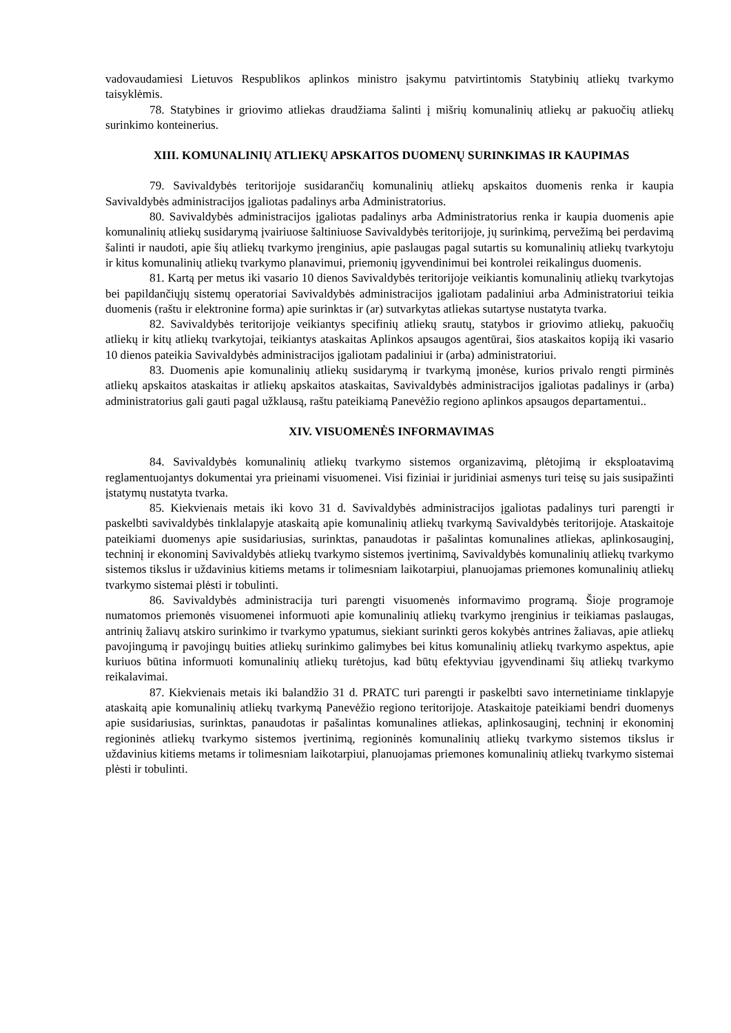vadovaudamiesi Lietuvos Respublikos aplinkos ministro įsakymu patvirtintomis Statybinių atliekų tvarkymo taisyklėmis.
78. Statybines ir griovimo atliekas draudžiama šalinti į mišrių komunalinių atliekų ar pakuočių atliekų surinkimo konteinerius.
XIII. KOMUNALINIŲ ATLIEKŲ APSKAITOS DUOMENŲ SURINKIMAS IR KAUPIMAS
79. Savivaldybės teritorijoje susidarančių komunalinių atliekų apskaitos duomenis renka ir kaupia Savivaldybės administracijos įgaliotas padalinys arba Administratorius.
80. Savivaldybės administracijos įgaliotas padalinys arba Administratorius renka ir kaupia duomenis apie komunalinių atliekų susidarymą įvairiuose šaltiniuose Savivaldybės teritorijoje, jų surinkimą, pervežimą bei perdavimą šalinti ir naudoti, apie šių atliekų tvarkymo įrenginius, apie paslaugas pagal sutartis su komunalinių atliekų tvarkytoju ir kitus komunalinių atliekų tvarkymo planavimui, priemonių įgyvendinimui bei kontrolei reikalingus duomenis.
81. Kartą per metus iki vasario 10 dienos Savivaldybės teritorijoje veikiantis komunalinių atliekų tvarkytojas bei papildančiųjų sistemų operatoriai Savivaldybės administracijos įgaliotam padaliniui arba Administratoriui teikia duomenis (raštu ir elektronine forma) apie surinktas ir (ar) sutvarkytas atliekas sutartyse nustatyta tvarka.
82. Savivaldybės teritorijoje veikiantys specifinių atliekų srautų, statybos ir griovimo atliekų, pakuočių atliekų ir kitų atliekų tvarkytojai, teikiantys ataskaitas Aplinkos apsaugos agentūrai, šios ataskaitos kopiją iki vasario 10 dienos pateikia Savivaldybės administracijos įgaliotam padaliniui ir (arba) administratoriui.
83. Duomenis apie komunalinių atliekų susidarymą ir tvarkymą įmonėse, kurios privalo rengti pirminės atliekų apskaitos ataskaitas ir atliekų apskaitos ataskaitas, Savivaldybės administracijos įgaliotas padalinys ir (arba) administratorius gali gauti pagal užklausą, raštu pateikiamą Panevėžio regiono aplinkos apsaugos departamentui..
XIV. VISUOMENĖS INFORMAVIMAS
84. Savivaldybės komunalinių atliekų tvarkymo sistemos organizavimą, plėtojimą ir eksploatavimą reglamentuojantys dokumentai yra prieinami visuomenei. Visi fiziniai ir juridiniai asmenys turi teisę su jais susipažinti įstatymų nustatyta tvarka.
85. Kiekvienais metais iki kovo 31 d. Savivaldybės administracijos įgaliotas padalinys turi parengti ir paskelbti savivaldybės tinklalapyje ataskaitą apie komunalinių atliekų tvarkymą Savivaldybės teritorijoje. Ataskaitoje pateikiami duomenys apie susidariusias, surinktas, panaudotas ir pašalintas komunalines atliekas, aplinkosauginį, techninį ir ekonominį Savivaldybės atliekų tvarkymo sistemos įvertinimą, Savivaldybės komunalinių atliekų tvarkymo sistemos tikslus ir uždavinius kitiems metams ir tolimesniam laikotarpiui, planuojamas priemones komunalinių atliekų tvarkymo sistemai plėsti ir tobulinti.
86. Savivaldybės administracija turi parengti visuomenės informavimo programą. Šioje programoje numatomos priemonės visuomenei informuoti apie komunalinių atliekų tvarkymo įrenginius ir teikiamas paslaugas, antrinių žaliavų atskiro surinkimo ir tvarkymo ypatumus, siekiant surinkti geros kokybės antrines žaliavas, apie atliekų pavojingumą ir pavojingų buities atliekų surinkimo galimybes bei kitus komunalinių atliekų tvarkymo aspektus, apie kuriuos būtina informuoti komunalinių atliekų turėtojus, kad būtų efektyviau įgyvendinami šių atliekų tvarkymo reikalavimai.
87. Kiekvienais metais iki balandžio 31 d. PRATC turi parengti ir paskelbti savo internetiniame tinklapyje ataskaitą apie komunalinių atliekų tvarkymą Panevėžio regiono teritorijoje. Ataskaitoje pateikiami bendri duomenys apie susidariusias, surinktas, panaudotas ir pašalintas komunalines atliekas, aplinkosauginį, techninį ir ekonominį regioninės atliekų tvarkymo sistemos įvertinimą, regioninės komunalinių atliekų tvarkymo sistemos tikslus ir uždavinius kitiems metams ir tolimesniam laikotarpiui, planuojamas priemones komunalinių atliekų tvarkymo sistemai plėsti ir tobulinti.